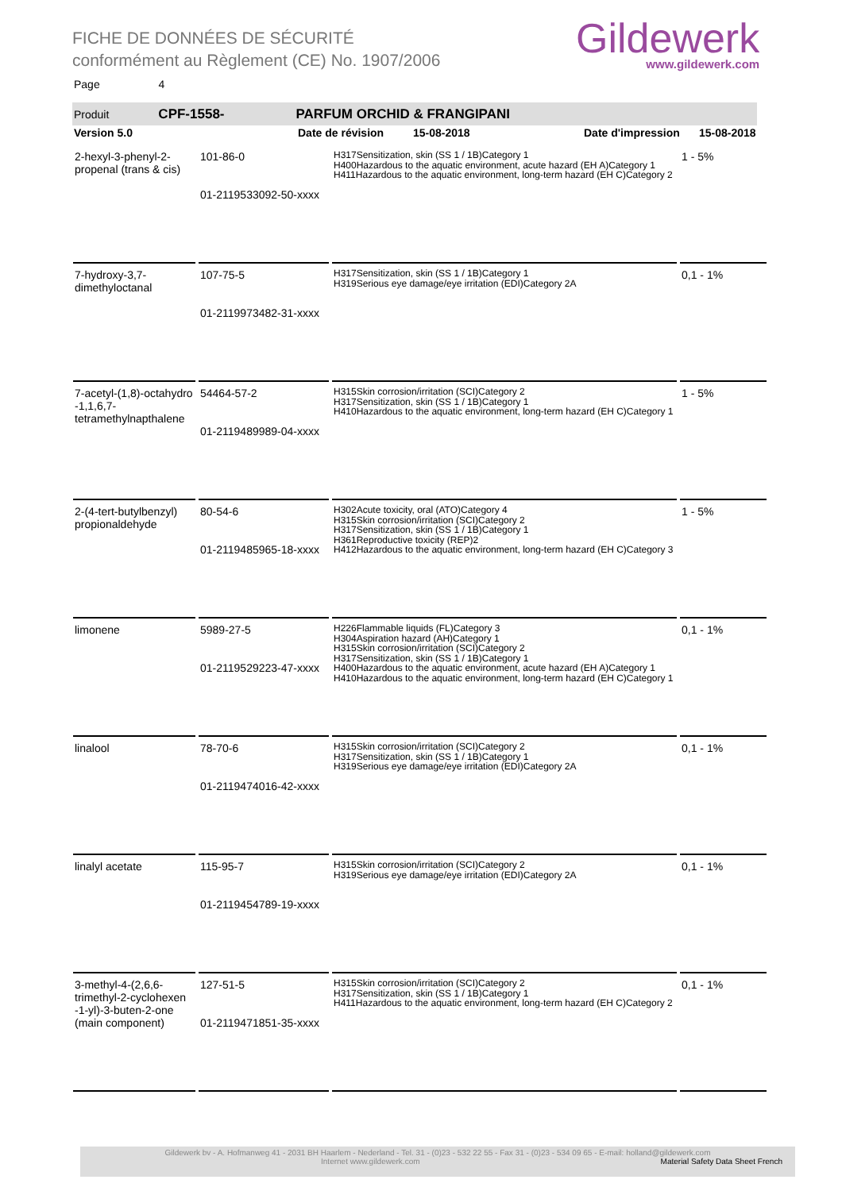FICHE DE DONNÉES DE SÉCURITÉ
conformément au Règlement (CE) No. 1907/2006
Gildewerk
www.gildewerk.com
Page 4
Produit CPF-1558- PARFUM ORCHID & FRANGIPANI
Version 5.0 Date de révision 15-08-2018 Date d'impression 15-08-2018
| 2-hexyl-3-phenyl-2-propenal (trans & cis) | 101-86-0 01-2119533092-50-xxxx | H317Sensitization, skin (SS 1 / 1B)Category 1 H400Hazardous to the aquatic environment, acute hazard (EH A)Category 1 H411Hazardous to the aquatic environment, long-term hazard (EH C)Category 2 | 1 - 5% |
| 7-hydroxy-3,7-dimethyloctanal | 107-75-5 01-2119973482-31-xxxx | H317Sensitization, skin (SS 1 / 1B)Category 1 H319Serious eye damage/eye irritation (EDI)Category 2A | 0,1 - 1% |
| 7-acetyl-(1,8)-octahydro -1,1,6,7-tetramethylnapthalene | 54464-57-2 01-2119489989-04-xxxx | H315Skin corrosion/irritation (SCI)Category 2 H317Sensitization, skin (SS 1 / 1B)Category 1 H410Hazardous to the aquatic environment, long-term hazard (EH C)Category 1 | 1 - 5% |
| 2-(4-tert-butylbenzyl) propionaldehyde | 80-54-6 01-2119485965-18-xxxx | H302Acute toxicity, oral (ATO)Category 4 H315Skin corrosion/irritation (SCI)Category 2 H317Sensitization, skin (SS 1 / 1B)Category 1 H361Reproductive toxicity (REP)2 H412Hazardous to the aquatic environment, long-term hazard (EH C)Category 3 | 1 - 5% |
| limonene | 5989-27-5 01-2119529223-47-xxxx | H226Flammable liquids (FL)Category 3 H304Aspiration hazard (AH)Category 1 H315Skin corrosion/irritation (SCI)Category 2 H317Sensitization, skin (SS 1 / 1B)Category 1 H400Hazardous to the aquatic environment, acute hazard (EH A)Category 1 H410Hazardous to the aquatic environment, long-term hazard (EH C)Category 1 | 0,1 - 1% |
| linalool | 78-70-6 01-2119474016-42-xxxx | H315Skin corrosion/irritation (SCI)Category 2 H317Sensitization, skin (SS 1 / 1B)Category 1 H319Serious eye damage/eye irritation (EDI)Category 2A | 0,1 - 1% |
| linalyl acetate | 115-95-7 01-2119454789-19-xxxx | H315Skin corrosion/irritation (SCI)Category 2 H319Serious eye damage/eye irritation (EDI)Category 2A | 0,1 - 1% |
| 3-methyl-4-(2,6,6-trimethyl-2-cyclohexen -1-yl)-3-buten-2-one (main component) | 127-51-5 01-2119471851-35-xxxx | H315Skin corrosion/irritation (SCI)Category 2 H317Sensitization, skin (SS 1 / 1B)Category 1 H411Hazardous to the aquatic environment, long-term hazard (EH C)Category 2 | 0,1 - 1% |
Gildewerk bv - A. Hofmanweg 41 - 2031 BH Haarlem - Nederland - Tel. 31 - (0)23 - 532 22 55 - Fax 31 - (0)23 - 534 09 65 - E-mail: holland@gildewerk.com
Internet www.gildewerk.com Material Safety Data Sheet French